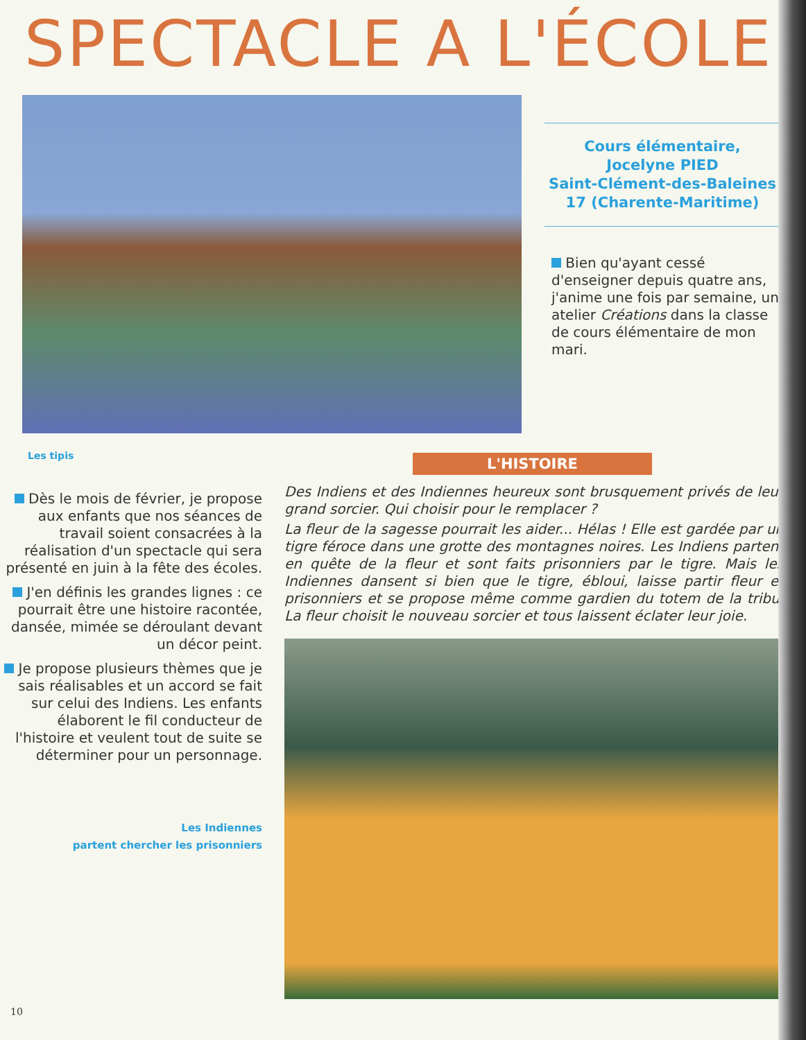SPECTACLE A L'ÉCOLE
Cours élémentaire,
Jocelyne PIED
Saint-Clément-des-Baleines
17 (Charente-Maritime)
Bien qu'ayant cessé d'enseigner depuis quatre ans, j'anime une fois par semaine, un atelier Créations dans la classe de cours élémentaire de mon mari.
Les tipis
L'HISTOIRE
Dès le mois de février, je propose aux enfants que nos séances de travail soient consacrées à la réalisation d'un spectacle qui sera présenté en juin à la fête des écoles.
J'en définis les grandes lignes : ce pourrait être une histoire racontée, dansée, mimée se déroulant devant un décor peint.
Je propose plusieurs thèmes que je sais réalisables et un accord se fait sur celui des Indiens. Les enfants élaborent le fil conducteur de l'histoire et veulent tout de suite se déterminer pour un personnage.
Les Indiennes
partent chercher les prisonniers
Des Indiens et des Indiennes heureux sont brusquement privés de leur grand sorcier. Qui choisir pour le remplacer ?
La fleur de la sagesse pourrait les aider... Hélas ! Elle est gardée par un tigre féroce dans une grotte des montagnes noires. Les Indiens partent en quête de la fleur et sont faits prisonniers par le tigre. Mais les Indiennes dansent si bien que le tigre, ébloui, laisse partir fleur et prisonniers et se propose même comme gardien du totem de la tribu. La fleur choisit le nouveau sorcier et tous laissent éclater leur joie.
10